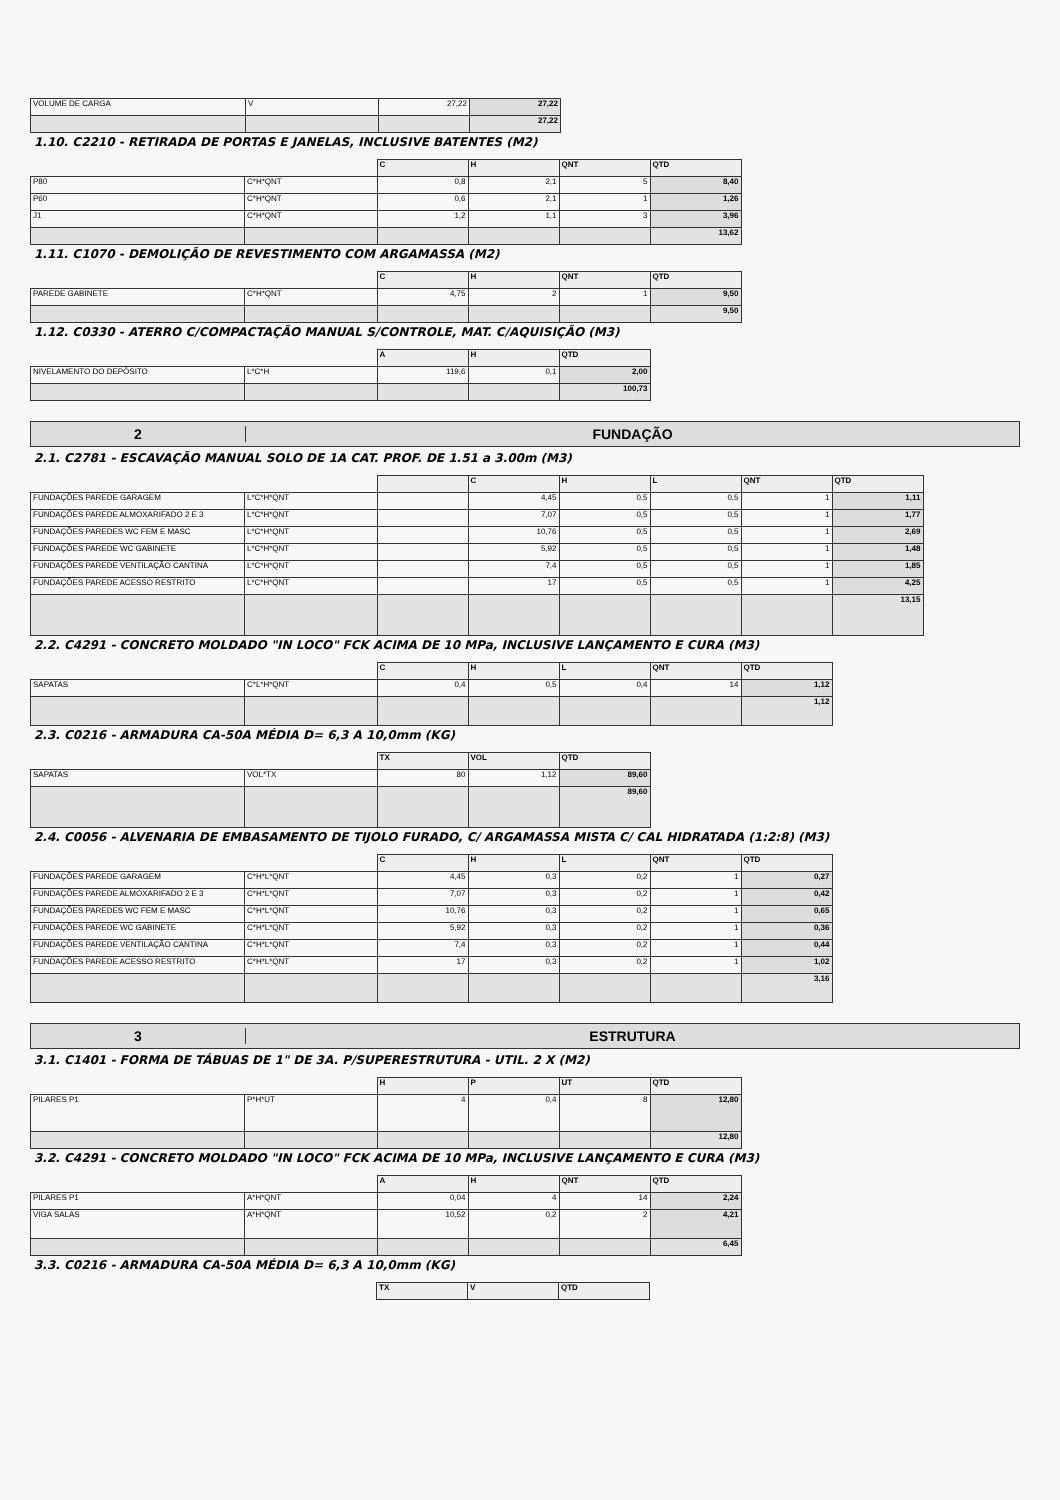| VOLUME DE CARGA | V | 27,22 | 27,22 |
| | | | 27,22 |
1.10. C2210 - RETIRADA DE PORTAS E JANELAS, INCLUSIVE BATENTES (M2)
| | | C | H | QNT | QTD |
| P80 | C*H*QNT | 0,8 | 2,1 | 5 | 8,40 |
| P60 | C*H*QNT | 0,6 | 2,1 | 1 | 1,26 |
| J1 | C*H*QNT | 1,2 | 1,1 | 3 | 3,96 |
| | | | | | 13,62 |
1.11. C1070 - DEMOLIÇÃO DE REVESTIMENTO COM ARGAMASSA (M2)
| | | C | H | QNT | QTD |
| PAREDE GABINETE | C*H*QNT | 4,75 | 2 | 1 | 9,50 |
| | | | | | 9,50 |
1.12. C0330 - ATERRO C/COMPACTAÇÃO MANUAL S/CONTROLE, MAT. C/AQUISIÇÃO (M3)
| | | A | H | QTD |
| NIVELAMENTO DO DEPÓSITO | L*C*H | 119,6 | 0,1 | 2,00 |
| | | | | 100,73 |
2 FUNDAÇÃO
2.1. C2781 - ESCAVAÇÃO MANUAL SOLO DE 1A CAT. PROF. DE 1.51 a 3.00m (M3)
| | | | C | H | L | QNT | QTD |
| FUNDAÇÕES PAREDE GARAGEM | L*C*H*QNT | | 4,45 | 0,5 | 0,5 | 1 | 1,11 |
| FUNDAÇÕES PAREDE ALMOXARIFADO 2 E 3 | L*C*H*QNT | | 7,07 | 0,5 | 0,5 | 1 | 1,77 |
| FUNDAÇÕES PAREDES WC FEM E MASC | L*C*H*QNT | | 10,76 | 0,5 | 0,5 | 1 | 2,69 |
| FUNDAÇÕES PAREDE WC GABINETE | L*C*H*QNT | | 5,92 | 0,5 | 0,5 | 1 | 1,48 |
| FUNDAÇÕES PAREDE VENTILAÇÃO CANTINA | L*C*H*QNT | | 7,4 | 0,5 | 0,5 | 1 | 1,85 |
| FUNDAÇÕES PAREDE ACESSO RESTRITO | L*C*H*QNT | | 17 | 0,5 | 0,5 | 1 | 4,25 |
| | | | | | | | 13,15 |
2.2. C4291 - CONCRETO MOLDADO "IN LOCO" FCK ACIMA DE 10 MPa, INCLUSIVE LANÇAMENTO E CURA (M3)
| | | C | H | L | QNT | QTD |
| SAPATAS | C*L*H*QNT | 0,4 | 0,5 | 0,4 | 14 | 1,12 |
| | | | | | | 1,12 |
2.3. C0216 - ARMADURA CA-50A MÉDIA D= 6,3 A 10,0mm (KG)
| | | TX | VOL | QTD |
| SAPATAS | VOL*TX | 80 | 1,12 | 89,60 |
| | | | | 89,60 |
2.4. C0056 - ALVENARIA DE EMBASAMENTO DE TIJOLO FURADO, C/ ARGAMASSA MISTA C/ CAL HIDRATADA (1:2:8) (M3)
| | | C | H | L | QNT | QTD |
| FUNDAÇÕES PAREDE GARAGEM | C*H*L*QNT | 4,45 | 0,3 | 0,2 | 1 | 0,27 |
| FUNDAÇÕES PAREDE ALMOXARIFADO 2 E 3 | C*H*L*QNT | 7,07 | 0,3 | 0,2 | 1 | 0,42 |
| FUNDAÇÕES PAREDES WC FEM E MASC | C*H*L*QNT | 10,76 | 0,3 | 0,2 | 1 | 0,65 |
| FUNDAÇÕES PAREDE WC GABINETE | C*H*L*QNT | 5,92 | 0,3 | 0,2 | 1 | 0,36 |
| FUNDAÇÕES PAREDE VENTILAÇÃO CANTINA | C*H*L*QNT | 7,4 | 0,3 | 0,2 | 1 | 0,44 |
| FUNDAÇÕES PAREDE ACESSO RESTRITO | C*H*L*QNT | 17 | 0,3 | 0,2 | 1 | 1,02 |
| | | | | | | 3,16 |
3 ESTRUTURA
3.1. C1401 - FORMA DE TÁBUAS DE 1" DE 3A. P/SUPERESTRUTURA - UTIL. 2 X (M2)
| | | H | P | UT | QTD |
| PILARES P1 | P*H*UT | 4 | 0,4 | 8 | 12,80 |
| | | | | | 12,80 |
3.2. C4291 - CONCRETO MOLDADO "IN LOCO" FCK ACIMA DE 10 MPa, INCLUSIVE LANÇAMENTO E CURA (M3)
| | | A | H | QNT | QTD |
| PILARES P1 | A*H*QNT | 0,04 | 4 | 14 | 2,24 |
| VIGA SALAS | A*H*QNT | 10,52 | 0,2 | 2 | 4,21 |
| | | | | | 6,45 |
3.3. C0216 - ARMADURA CA-50A MÉDIA D= 6,3 A 10,0mm (KG)
| | | TX | V | QTD |